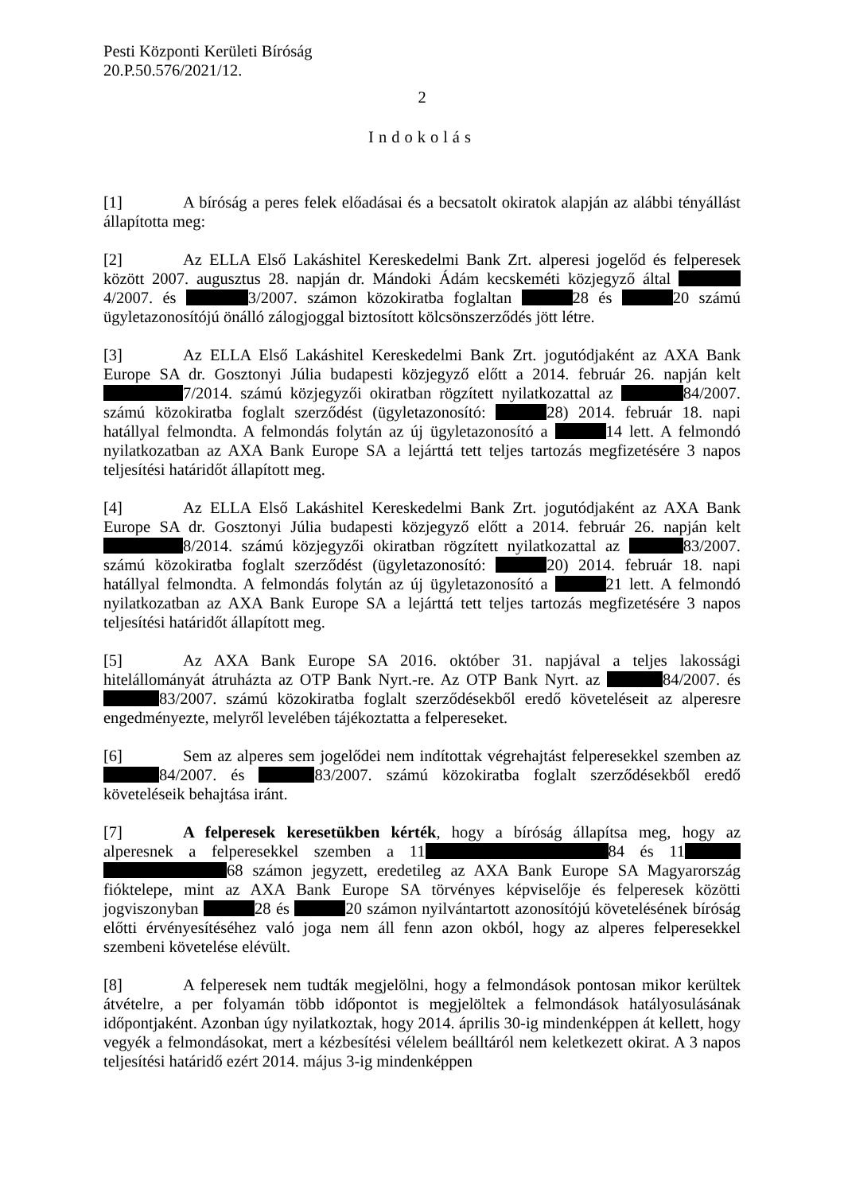Pesti Központi Kerületi Bíróság
20.P.50.576/2021/12.
2
Indokolás
[1] A bíróság a peres felek előadásai és a becsatolt okiratok alapján az alábbi tényállást állapította meg:
[2] Az ELLA Első Lakáshitel Kereskedelmi Bank Zrt. alperesi jogelőd és felperesek között 2007. augusztus 28. napján dr. Mándoki Ádám kecskeméti közjegyző által 4/2007. és 3/2007. számon közokiratba foglaltan 28 és 20 számú ügyletazonosítójú önálló zálogjoggal biztosított kölcsönszerződés jött létre.
[3] Az ELLA Első Lakáshitel Kereskedelmi Bank Zrt. jogutódjaként az AXA Bank Europe SA dr. Gosztonyi Júlia budapesti közjegyző előtt a 2014. február 26. napján kelt 7/2014. számú közjegyzői okiratban rögzített nyilatkozattal az 84/2007. számú közokiratba foglalt szerződést (ügyletazonosító: 28) 2014. február 18. napi hatállyal felmondta. A felmondás folytán az új ügyletazonosító a 14 lett. A felmondó nyilatkozatban az AXA Bank Europe SA a lejárttá tett teljes tartozás megfizetésére 3 napos teljesítési határidőt állapított meg.
[4] Az ELLA Első Lakáshitel Kereskedelmi Bank Zrt. jogutódjaként az AXA Bank Europe SA dr. Gosztonyi Júlia budapesti közjegyző előtt a 2014. február 26. napján kelt 8/2014. számú közjegyzői okiratban rögzített nyilatkozattal az 83/2007. számú közokiratba foglalt szerződést (ügyletazonosító: 20) 2014. február 18. napi hatállyal felmondta. A felmondás folytán az új ügyletazonosító a 21 lett. A felmondó nyilatkozatban az AXA Bank Europe SA a lejárttá tett teljes tartozás megfizetésére 3 napos teljesítési határidőt állapított meg.
[5] Az AXA Bank Europe SA 2016. október 31. napjával a teljes lakossági hitelállományát átruházta az OTP Bank Nyrt.-re. Az OTP Bank Nyrt. az 84/2007. és 83/2007. számú közokiratba foglalt szerződésekből eredő követeléseit az alperesre engedményezte, melyről levelében tájékoztatta a felpereseket.
[6] Sem az alperes sem jogelődei nem indítottak végrehajtást felperesekkel szemben az 84/2007. és 83/2007. számú közokiratba foglalt szerződésekből eredő követeléseik behajtása iránt.
[7] A felperesek keresetükben kérték, hogy a bíróság állapítsa meg, hogy az alperesnek a felperesekkel szemben a 11 84 és 11 68 számon jegyzett, eredetileg az AXA Bank Europe SA Magyarország fióktelepe, mint az AXA Bank Europe SA törvényes képviselője és felperesek közötti jogviszonyban 28 és 20 számon nyilvántartott azonosítójú követelésének bíróság előtti érvényesítéséhez való joga nem áll fenn azon okból, hogy az alperes felperesekkel szembeni követelése elévült.
[8] A felperesek nem tudták megjelölni, hogy a felmondások pontosan mikor kerültek átvételre, a per folyamán több időpontot is megjelöltek a felmondások hatályosulásának időpontjaként. Azonban úgy nyilatkoztak, hogy 2014. április 30-ig mindenképpen át kellett, hogy vegyék a felmondásokat, mert a kézbesítési vélelem beálltáról nem keletkezett okirat. A 3 napos teljesítési határidő ezért 2014. május 3-ig mindenképpen